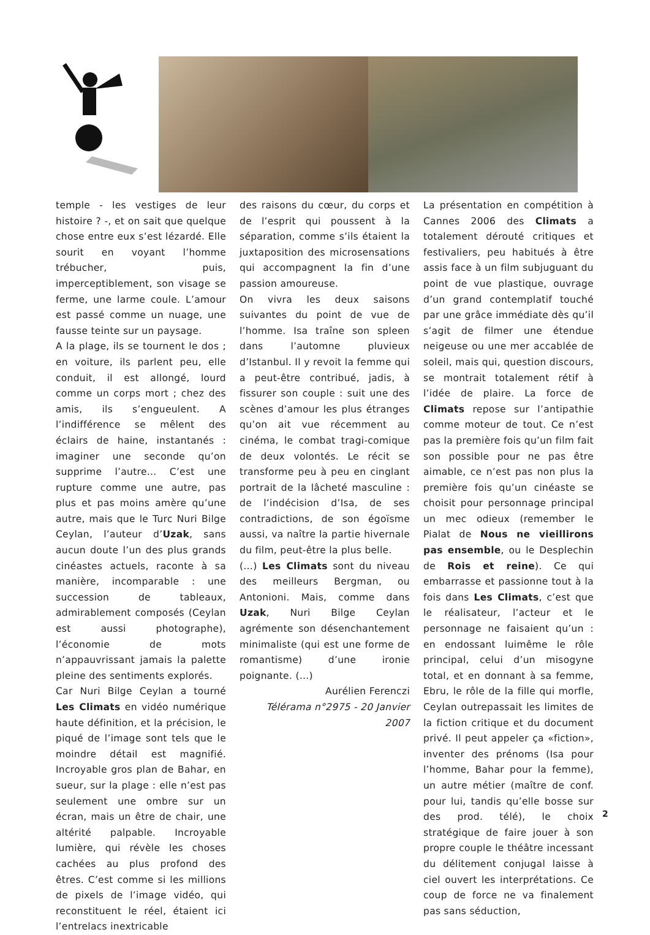temple - les vestiges de leur histoire ? -, et on sait que quelque chose entre eux s’est lézardé. Elle sourit en voyant l’homme trébucher, puis, imperceptiblement, son visage se ferme, une larme coule. L’amour est passé comme un nuage, une fausse teinte sur un paysage.
A la plage, ils se tournent le dos ; en voiture, ils parlent peu, elle conduit, il est allongé, lourd comme un corps mort ; chez des amis, ils s’engueulent. A l’indifférence se mêlent des éclairs de haine, instantanés : imaginer une seconde qu’on supprime l’autre… C’est une rupture comme une autre, pas plus et pas moins amère qu’une autre, mais que le Turc Nuri Bilge Ceylan, l’auteur d’Uzak, sans aucun doute l’un des plus grands cinéastes actuels, raconte à sa manière, incomparable : une succession de tableaux, admirablement composés (Ceylan est aussi photographe), l’économie de mots n’appauvrissant jamais la palette pleine des sentiments explorés.
Car Nuri Bilge Ceylan a tourné Les Climats en vidéo numérique haute définition, et la précision, le piqué de l’image sont tels que le moindre détail est magnifié. Incroyable gros plan de Bahar, en sueur, sur la plage : elle n’est pas seulement une ombre sur un écran, mais un être de chair, une altérité palpable. Incroyable lumière, qui révèle les choses cachées au plus profond des êtres. C’est comme si les millions de pixels de l’image vidéo, qui reconstituent le réel, étaient ici l’entrelacs inextricable
des raisons du cœur, du corps et de l’esprit qui poussent à la séparation, comme s’ils étaient la juxtaposition des microsensations qui accompagnent la fin d’une passion amoureuse.
On vivra les deux saisons suivantes du point de vue de l’homme. Isa traîne son spleen dans l’automne pluvieux d’Istanbul. Il y revoit la femme qui a peut-être contribué, jadis, à fissurer son couple : suit une des scènes d’amour les plus étranges qu’on ait vue récemment au cinéma, le combat tragi-comique de deux volontés. Le récit se transforme peu à peu en cinglant portrait de la lâcheté masculine : de l’indécision d’Isa, de ses contradictions, de son égoïsme aussi, va naître la partie hivernale du film, peut-être la plus belle.
(…) Les Climats sont du niveau des meilleurs Bergman, ou Antonioni. Mais, comme dans Uzak, Nuri Bilge Ceylan agrémente son désenchantement minimaliste (qui est une forme de romantisme) d’une ironie poignante. (…)
Aurélien Ferenczi
Télérama n°2975 - 20 Janvier 2007
La présentation en compétition à Cannes 2006 des Climats a totalement dérouté critiques et festivaliers, peu habitués à être assis face à un film subjuguant du point de vue plastique, ouvrage d’un grand contemplatif touché par une grâce immédiate dès qu’il s’agit de filmer une étendue neigeuse ou une mer accablée de soleil, mais qui, question discours, se montrait totalement rétif à l’idée de plaire. La force de Climats repose sur l’antipathie comme moteur de tout. Ce n’est pas la première fois qu’un film fait son possible pour ne pas être aimable, ce n’est pas non plus la première fois qu’un cinéaste se choisit pour personnage principal un mec odieux (remember le Pialat de Nous ne vieillirons pas ensemble, ou le Desplechin de Rois et reine). Ce qui embarrasse et passionne tout à la fois dans Les Climats, c’est que le réalisateur, l’acteur et le personnage ne faisaient qu’un : en endossant luimême le rôle principal, celui d’un misogyne total, et en donnant à sa femme, Ebru, le rôle de la fille qui morfle, Ceylan outrepassait les limites de la fiction critique et du document privé. Il peut appeler ça «fiction», inventer des prénoms (Isa pour l’homme, Bahar pour la femme), un autre métier (maître de conf. pour lui, tandis qu’elle bosse sur des prod. télé), le choix stratégique de faire jouer à son propre couple le théâtre incessant du délitement conjugal laisse à ciel ouvert les interprétations. Ce coup de force ne va finalement pas sans séduction,
2